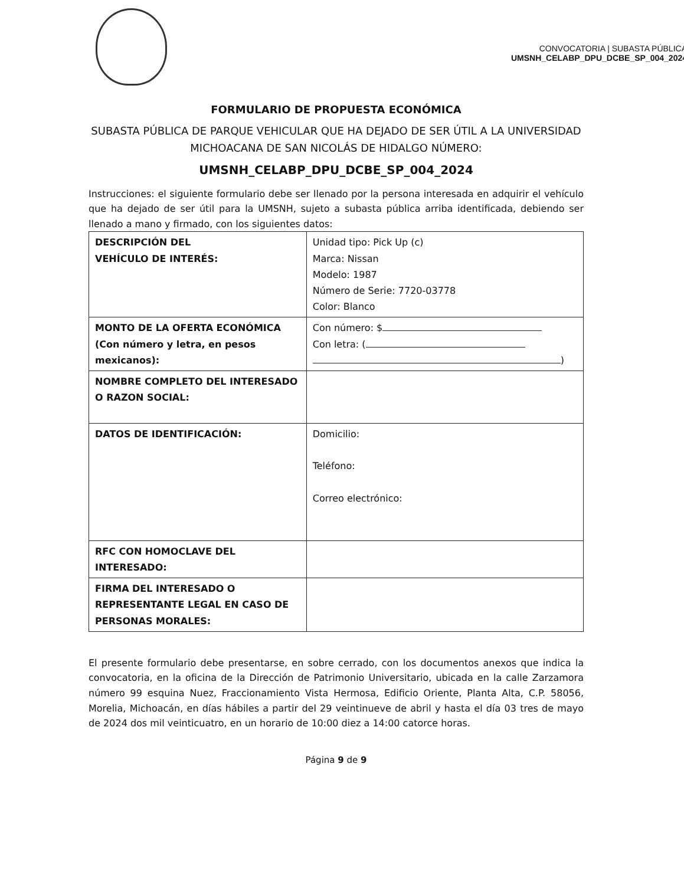CONVOCATORIA | SUBASTA PÚBLICA
UMSNH_CELABP_DPU_DCBE_SP_004_2024
FORMULARIO DE PROPUESTA ECONÓMICA
SUBASTA PÚBLICA DE PARQUE VEHICULAR QUE HA DEJADO DE SER ÚTIL A LA UNIVERSIDAD MICHOACANA DE SAN NICOLÁS DE HIDALGO NÚMERO:
UMSNH_CELABP_DPU_DCBE_SP_004_2024
Instrucciones: el siguiente formulario debe ser llenado por la persona interesada en adquirir el vehículo que ha dejado de ser útil para la UMSNH, sujeto a subasta pública arriba identificada, debiendo ser llenado a mano y firmado, con los siguientes datos:
| DESCRIPCIÓN DEL VEHÍCULO DE INTERÉS: | Unidad tipo: Pick Up (c) Marca: Nissan Modelo: 1987 Número de Serie: 7720-03778 Color: Blanco |
| MONTO DE LA OFERTA ECONÓMICA (Con número y letra, en pesos mexicanos): | Con número: $ Con letra: ( ) |
| NOMBRE COMPLETO DEL INTERESADO O RAZON SOCIAL: | |
| DATOS DE IDENTIFICACIÓN: | Domicilio: Teléfono: Correo electrónico: |
| RFC CON HOMOCLAVE DEL INTERESADO: | |
| FIRMA DEL INTERESADO O REPRESENTANTE LEGAL EN CASO DE PERSONAS MORALES: | |
El presente formulario debe presentarse, en sobre cerrado, con los documentos anexos que indica la convocatoria, en la oficina de la Dirección de Patrimonio Universitario, ubicada en la calle Zarzamora número 99 esquina Nuez, Fraccionamiento Vista Hermosa, Edificio Oriente, Planta Alta, C.P. 58056, Morelia, Michoacán, en días hábiles a partir del 29 veintinueve de abril y hasta el día 03 tres de mayo de 2024 dos mil veinticuatro, en un horario de 10:00 diez a 14:00 catorce horas.
Página 9 de 9